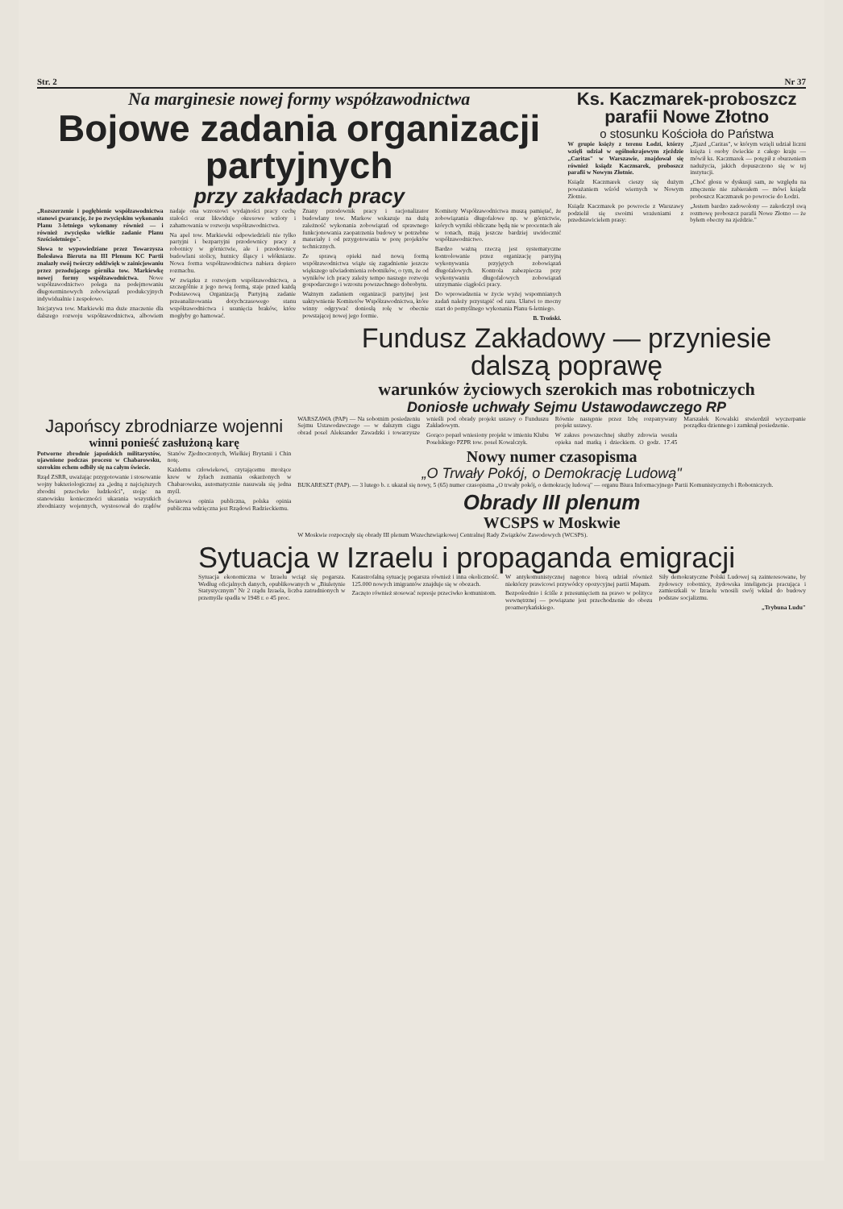Str. 2 Nr 37
Na marginesie nowej formy współzawodnictwa
Bojowe zadania organizacji partyjnych
przy zakładach pracy
„Rozszerzenie i pogłębienie współzawodnictwa stanowi gwarancję, że po zwycięskim wykonaniu Planu 3-letniego wykonamy również — i również zwycięsko wielkie zadanie Planu Sześcioletniego".
Słowa te wypowiedziane przez Towarzysza Bolesława Bieruta na III Plenum KC Partii znalazły swój twórczy oddźwięk w zainicjowaniu przez przodującego górnika tow. Markiewkę nowej formy współzawodnictwa. Nowe współzawodnictwo polega na podejmowaniu długoterminowych zobowiązań produkcyjnych indywidualnie i zespołowo.
Inicjatywa tow. Markiewki ma duże znaczenie dla dalszego rozwoju współzawodnictwa, albowiem nadaje ona wzrostowi wydajności pracy cechę stałości oraz likwiduje okresowe wzloty i zahamowania w rozwoju współzawodnictwa.
Na apel tow. Markiewki odpowiedzieli nie tylko partyjni i bezpartyjni przodownicy pracy z robotnicy w górnictwie, ale i przodownicy budowlani stolicy, hutnicy śląscy i włókniarze. Nowa forma współzawodnictwa nabiera dopiero rozmachu.
W związku z rozwojem współzawodnictwa, a szczególnie z jego nową formą, staje przed każdą Podstawową Organizacją Partyjną zadanie przeanalizowania dotychczasowego stanu współzawodnictwa i usunięcia braków, które mogłyby go hamować.
Znany przodownik pracy i racjonalizator budowlany tow. Markow wskazuje na dużą zależność wykonania zobowiązań od sprawnego funkcjonowania zaopatrzenia budowy w potrzebne materiały i od przygotowania w porę projektów technicznych.
Ze sprawą opieki nad nową formą współzawodnictwa wiąże się zagadnienie jeszcze większego uświadomienia robotników, o tym, że od wyników ich pracy zależy tempo naszego rozwoju gospodarczego i wzrostu powszechnego dobrobytu.
Ważnym zadaniem organizacji partyjnej jest uaktywnienie Komitetów Współzawodnictwa, które winny odgrywać doniosłą rolę w obecnie powstającej nowej jego formie.
Komitety Współzawodnictwa muszą pamiętać, że zobowiązania długofalowe np. w górnictwie, których wyniki obliczane będą nie w procentach ale w tonach, mają jeszcze bardziej uwidocznić współzawodnictwo.
Bardzo ważną rzeczą jest systematyczne kontrolowanie przez organizację partyjną wykonywania przyjętych zobowiązań długofalowych. Kontrola zabezpiecza przy wykonywaniu długofalowych zobowiązań utrzymanie ciągłości pracy.
Do wprowadzenia w życie wyżej wspomnianych zadań należy przystąpić od razu. Ułatwi to mocny start do pomyślnego wykonania Planu 6-letniego.
B. Troński.
Ks. Kaczmarek-proboszcz parafii Nowe Złotno
o stosunku Kościoła do Państwa
W grupie księży z terenu Łodzi, którzy wzięli udział w ogólnokrajowym zjeździe „Caritas" w Warszawie, znajdował się również ksiądz Kaczmarek, proboszcz parafii w Nowym Złotnie.
Ksiądz Kaczmarek cieszy się dużym poważaniem wśród wiernych w Nowym Złotnie.
Ksiądz Kaczmarek po powrocie z Warszawy podzielił się swoimi wrażeniami z przedstawicielem prasy:
„Zjazd „Caritas", w którym wzięli udział liczni księża i osoby świeckie z całego kraju — mówił ks. Kaczmarek — potępił z oburzeniem nadużycia, jakich dopuszczono się w tej instytucji.
„Choć głosu w dyskusji sam, ze względu na zmęczenie nie zabierałem — mówi ksiądz proboszcz Kaczmarek po powrocie do Łodzi.
„Jestem bardzo zadowolony — zakończył swą rozmowę proboszcz parafii Nowe Złotno — że byłem obecny na zjeździe."
Fundusz Zakładowy — przyniesie dalszą poprawę
warunków życiowych szerokich mas robotniczych
Doniosłe uchwały Sejmu Ustawodawczego RP
Japońscy zbrodniarze wojenni
winni ponieść zasłużoną karę
Potworne zbrodnie japońskich militarystów, ujawnione podczas procesu w Chabarowsku, szerokim echem odbiły się na całym świecie.
Rząd ZSRR, uważając przygotowanie i stosowanie wojny bakteriologicznej za „jedną z najcięższych zbrodni przeciwko ludzkości", stojąc na stanowisku konieczności ukarania wszystkich zbrodniarzy wojennych, wystosował do rządów Stanów Zjednoczonych, Wielkiej Brytanii i Chin notę.
Każdemu człowiekowi, czytającemu mrożące krew w żyłach zeznania oskarżonych w Chabarowsku, automatycznie nasuwała się jedna myśl.
Światowa opinia publiczna, polska opinia publiczna wdzięczna jest Rządowi Radzieckiemu.
WARSZAWA (PAP) — Na sobotnim posiedzeniu Sejmu Ustawodawczego — w dalszym ciągu obrad posel Aleksander Zawadzki i towarzysze wnieśli pod obrady projekt ustawy o Funduszu Zakładowym.
Gorąco poparł wniesiony projekt w imieniu Klubu Poselskiego PZPR tow. posel Kowalczyk.
Równie następnie przez Izbę rozpatrywany projekt ustawy.
W zakres powszechnej służby zdrowia weszła opieka nad matką i dzieckiem. O godz. 17.45 Marszałek Kowalski stwierdził wyczerpanie porządku dziennego i zamknął posiedzenie.
Nowy numer czasopisma
„O Trwały Pokój, o Demokrację Ludową"
BUKARESZT (PAP). — 3 lutego b. r. ukazał się nowy, 5 (65) numer czasopisma „O trwały pokój, o demokrację ludową" — organu Biura Informacyjnego Partii Komunistycznych i Robotniczych.
Obrady III plenum
WCSPS w Moskwie
W Moskwie rozpoczęły się obrady III plenum Wszechzwiązkowej Centralnej Rady Związków Zawodowych (WCSPS).
Sytuacja w Izraelu i propaganda emigracji
Sytuacja ekonomiczna w Izraelu wciąż się pogarsza. Według oficjalnych danych, opublikowanych w „Biuletynie Statystycznym" Nr 2 rządu Izraela, liczba zatrudnionych w przemyśle spadła w 1948 r. o 45 proc.
Katastrofalną sytuację pogarsza również i inna okoliczność. 125.000 nowych imigrantów znajduje się w obozach.
Zaczęto również stosować represje przeciwko komunistom.
W antykomunistycznej nagonce biorą udział również niektórzy prawicowi przywódcy opozycyjnej partii Mapam.
Bezpośrednio i ściśle z przesunięciem na prawo w polityce wewnętrznej — powiązane jest przechodzenie do obozu proamerykańskiego.
Siły demokratyczne Polski Ludowej są zainteresowane, by żydowscy robotnicy, żydowska inteligencja pracująca i zamieszkali w Izraelu wnosili swój wkład do budowy podstaw socjalizmu.
„Trybuna Ludu"